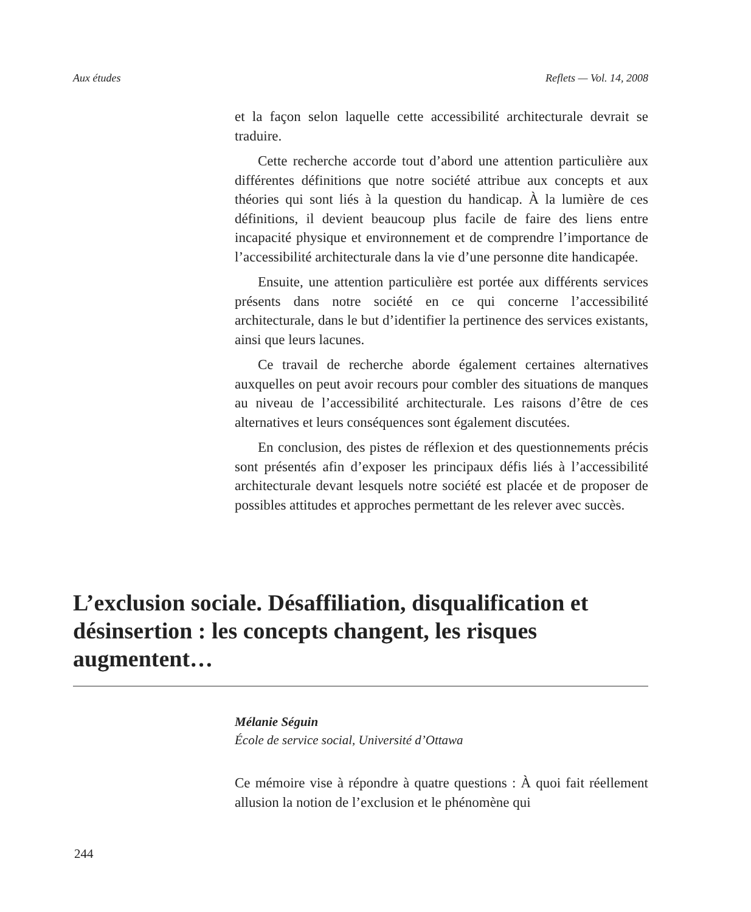Aux études Reflets — Vol. 14, 2008
et la façon selon laquelle cette accessibilité architecturale devrait se traduire.
Cette recherche accorde tout d’abord une attention particulière aux différentes définitions que notre société attribue aux concepts et aux théories qui sont liés à la question du handicap. À la lumière de ces définitions, il devient beaucoup plus facile de faire des liens entre incapacité physique et environnement et de comprendre l’importance de l’accessibilité architecturale dans la vie d’une personne dite handicapée.
Ensuite, une attention particulière est portée aux différents services présents dans notre société en ce qui concerne l’accessibilité architecturale, dans le but d’identifier la pertinence des services existants, ainsi que leurs lacunes.
Ce travail de recherche aborde également certaines alternatives auxquelles on peut avoir recours pour combler des situations de manques au niveau de l’accessibilité architecturale. Les raisons d’être de ces alternatives et leurs conséquences sont également discutées.
En conclusion, des pistes de réflexion et des questionnements précis sont présentés afin d’exposer les principaux défis liés à l’accessibilité architecturale devant lesquels notre société est placée et de proposer de possibles attitudes et approches permettant de les relever avec succès.
L’exclusion sociale. Désaffiliation, disqualification et désinsertion : les concepts changent, les risques augmentent…
Mélanie Séguin
École de service social, Université d’Ottawa
Ce mémoire vise à répondre à quatre questions : À quoi fait réellement allusion la notion de l’exclusion et le phénomène qui
244